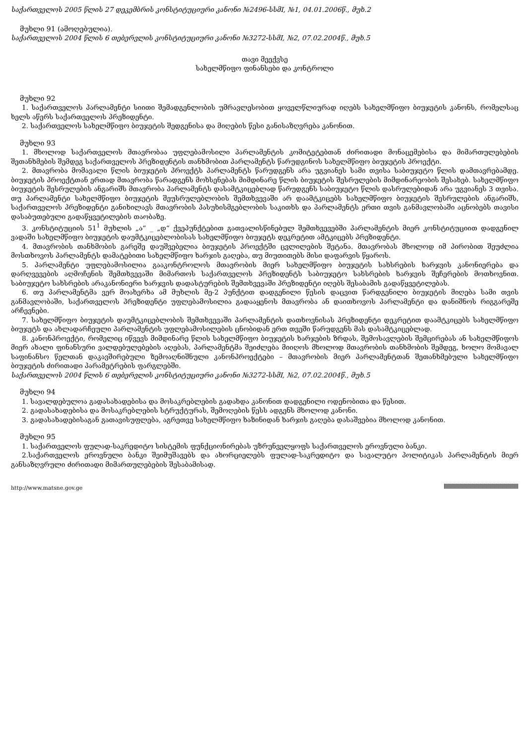საქართველოს 2005 წლის 27 დეკემბრის კონსტიტუციური კანონი №2496-სსმI, №1, 04.01.2006წ., მუხ.2
მუხლი 91 (ამოღებულია).
საქართველოს 2004 წლის 6 თებერვლის კონსტიტუციური კანონი №3272-სსმI, №2, 07.02.2004წ., მუხ.5
თავი მეექვსე
სახელმწიფო ფინანსები და კონტროლი
მუხლი 92
1. საქართველოს პარლამენტი სიითი შემადგენლობის უმრავლესობით ყოველწლიურად იღებს სახელმწიფო ბიუჯეტის კანონს, რომელსაც ხელს აწერს საქართველოს პრეზიდენტი.
2. საქართველოს სახელმწიფო ბიუჯეტის შედგენისა და მიღების წესი განისაზღვრება კანონით.
მუხლი 93
1. მხოლოდ საქართველოს მთავრობაა უფლებამოსილი პარლამენტის კომიტეტებთან ძირითადი მონაცემებისა და მიმართულებების შეთანხმების შემდეგ საქართველოს პრეზიდენტის თანხმობით პარლამენტს წარუდგინოს სახელმწიფო ბიუჯეტის პროექტი.
2. მთავრობა მომავალი წლის ბიუჯეტის პროექტს პარლამენტს წარუდგენს არა უგვიანეს სამი თვისა საბიუჯეტო წლის დამთავრებამდე. ბიუჯეტის პროექტთან ერთად მთავრობა წარადგენს მოხსენებას მიმდინარე წლის ბიუჯეტის შესრულების მიმდინარეობის შესახებ. სახელმწიფო ბიუჯეტის შესრულების ანგარიშს მთავრობა პარლამენტს დასამტკიცებლად წარუდგენს საბიუჯეტო წლის დასრულებიდან არა უგვიანეს 3 თვისა. თუ პარლამენტი სახელმწიფო ბიუჯეტის შეუსრულებლობის შემთხვევაში არ დაამტკიცებს სახელმწიფო ბიუჯეტის შესრულების ანგარიშს, საქართველოს პრეზიდენტი განიხილავს მთავრობის პასუხისმგებლობის საკითხს და პარლამენტს ერთი თვის განმავლობაში აცნობებს თავისი დასაბუთებული გადაწყვეტილების თაობაზე.
3. კონსტიტუციის 51<sup>1</sup> მუხლის „ა“ _ „დ“ ქვეპუნქტებით გათვალისწინებულ შემთხვევებში პარლამენტის მიერ კონსტიტუციით დადგენილ ვადაში სახელმწიფო ბიუჯეტის დაუმტკიცებლობისას სახელმწიფო ბიუჯეტს დეკრეტით ამტკიცებს პრეზიდენტი.
4. მთავრობის თანხმობის გარეშე დაუშვებელია ბიუჯეტის პროექტში ცვლილების შეტანა. მთავრობას მხოლოდ იმ პირობით შეუძლია მოსთხოვოს პარლამენტს დამატებითი სახელმწიფო ხარჯის გაღება, თუ მიუთითებს მისი დაფარვის წყაროს.
5. პარლამენტი უფლებამოსილია გააკონტროლოს მთავრობის მიერ სახელმწიფო ბიუჯეტის სახსრების ხარჯვის კანონიერება და დარღვევების აღმოჩენის შემთხვევაში მიმართოს საქართველოს პრეზიდენტს საბიუჯეტო სახსრების ხარჯვის შეჩერების მოთხოვნით. საბიუჯეტო სახსრების არაკანონიერი ხარჯვის დადასტურების შემთხვევაში პრეზიდენტი იღებს შესაბამის გადაწყვეტილებას.
6. თუ პარლამენტმა ვერ მოახერხა ამ მუხლის მე-2 პუნქტით დადგენილი წესის დაცვით წარდგენილი ბიუჯეტის მიღება სამი თვის განმავლობაში, საქართველოს პრეზიდენტი უფლებამოსილია გადააყენოს მთავრობა ან დაითხოვოს პარლამენტი და დანიშნოს რიგგარეშე არჩევნები.
7. სახელმწიფო ბიუჯეტის დაუმტკიცებლობის შემთხვევაში პარლამენტის დათხოვნისას პრეზიდენტი დეკრეტით დაამტკიცებს სახელმწიფო ბიუჯეტს და ახლადარჩეული პარლამენტის უფლებამოსილების ცნობიდან ერთ თვეში წარუდგენს მას დასამტკიცებლად.
8. კანონპროექტი, რომელიც იწვევს მიმდინარე წლის სახელმწიფო ბიუჯეტის ხარჯების ზრდას, შემოსავლების შემცირებას ან სახელმწიფოს მიერ ახალი ფინანსური ვალდებულებების აღებას, პარლამენტმა შეიძლება მიიღოს მხოლოდ მთავრობის თანხმობის შემდეგ, ხოლო მომავალ საფინანსო წელთან დაკავშირებული ზემოაღნიშნული კანონპროექტები – მთავრობის მიერ პარლამენტთან შეთანხმებული სახელმწიფო ბიუჯეტის ძირითადი პარამეტრების ფარგლებში.
საქართველოს 2004 წლის 6 თებერვლის კონსტიტუციური კანონი №3272-სსმI, №2, 07.02.2004წ., მუხ.5
მუხლი 94
1. სავალდებულოა გადასახადებისა და მოსაკრებლების გადახდა კანონით დადგენილი ოდენობითა და წესით.
2. გადასახადებისა და მოსაკრებლების სტრუქტურას, შემოღების წესს ადგენს მხოლოდ კანონი.
3. გადასახადებისაგან გათავისუფლება, აგრეთვე სახელმწიფო ხაზინიდან ხარჯის გაღება დასაშვებია მხოლოდ კანონით.
მუხლი 95
1. საქართველოს ფულად-საკრედიტო სისტემის ფუნქციონირებას უზრუნველყოფს საქართველოს ეროვნული ბანკი.
2.საქართველოს ეროვნული ბანკი შეიმუშავებს და ახორციელებს ფულად-საკრედიტო და სავალუტო პოლიტიკას პარლამენტის მიერ განსაზღვრული ძირითადი მიმართულებების შესაბამისად.
http://www.matsne.gov.ge